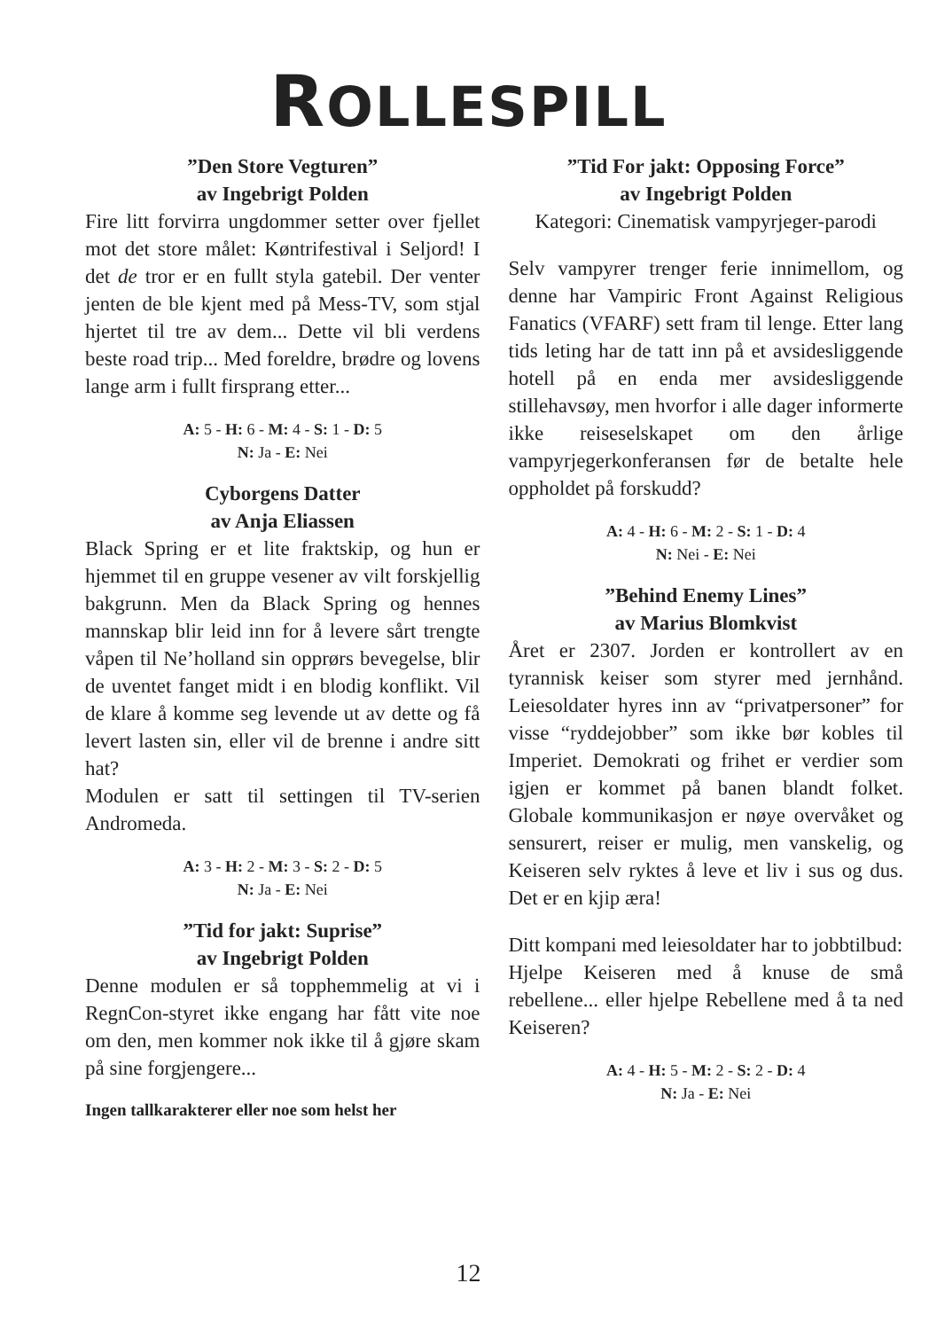ROLLESPILL
”Den Store Vegturen”
av Ingebrigt Polden
Fire litt forvirra ungdommer setter over fjellet mot det store målet: Køntrifestival i Seljord! I det de tror er en fullt styla gatebil. Der venter jenten de ble kjent med på Mess-TV, som stjal hjertet til tre av dem... Dette vil bli verdens beste road trip... Med foreldre, brødre og lovens lange arm i fullt firsprang etter...
A: 5 - H: 6 - M: 4 - S: 1 - D: 5
N: Ja - E: Nei
Cyborgens Datter
av Anja Eliassen
Black Spring er et lite fraktskip, og hun er hjemmet til en gruppe vesener av vilt forskjellig bakgrunn. Men da Black Spring og hennes mannskap blir leid inn for å levere sårt trengte våpen til Ne’holland sin opprørs bevegelse, blir de uventet fanget midt i en blodig konflikt. Vil de klare å komme seg levende ut av dette og få levert lasten sin, eller vil de brenne i andre sitt hat?
Modulen er satt til settingen til TV-serien Andromeda.
A: 3 - H: 2 - M: 3 - S: 2 - D: 5
N: Ja - E: Nei
”Tid for jakt: Suprise”
av Ingebrigt Polden
Denne modulen er så topphemmelig at vi i RegnCon-styret ikke engang har fått vite noe om den, men kommer nok ikke til å gjøre skam på sine forgjengere...
Ingen tallkarakterer eller noe som helst her
”Tid For jakt: Opposing Force”
av Ingebrigt Polden
Kategori: Cinematisk vampyrjeger-parodi
Selv vampyrer trenger ferie innimellom, og denne har Vampiric Front Against Religious Fanatics (VFARF) sett fram til lenge. Etter lang tids leting har de tatt inn på et avsidesliggende hotell på en enda mer avsidesliggende stillehavsøy, men hvorfor i alle dager informerte ikke reiseselskapet om den årlige vampyrjegerkonferansen før de betalte hele oppholdet på forskudd?
A: 4 - H: 6 - M: 2 - S: 1 - D: 4
N: Nei - E: Nei
”Behind Enemy Lines”
av Marius Blomkvist
Året er 2307. Jorden er kontrollert av en tyrannisk keiser som styrer med jernhånd. Leiesoldater hyres inn av “privatpersoner” for visse “ryddejobber” som ikke bør kobles til Imperiet. Demokrati og frihet er verdier som igjen er kommet på banen blandt folket. Globale kommunikasjon er nøye overvåket og sensurert, reiser er mulig, men vanskelig, og Keiseren selv ryktes å leve et liv i sus og dus. Det er en kjip æra!
Ditt kompani med leiesoldater har to jobbtilbud:
Hjelpe Keiseren med å knuse de små rebellene... eller hjelpe Rebellene med å ta ned Keiseren?
A: 4 - H: 5 - M: 2 - S: 2 - D: 4
N: Ja - E: Nei
12